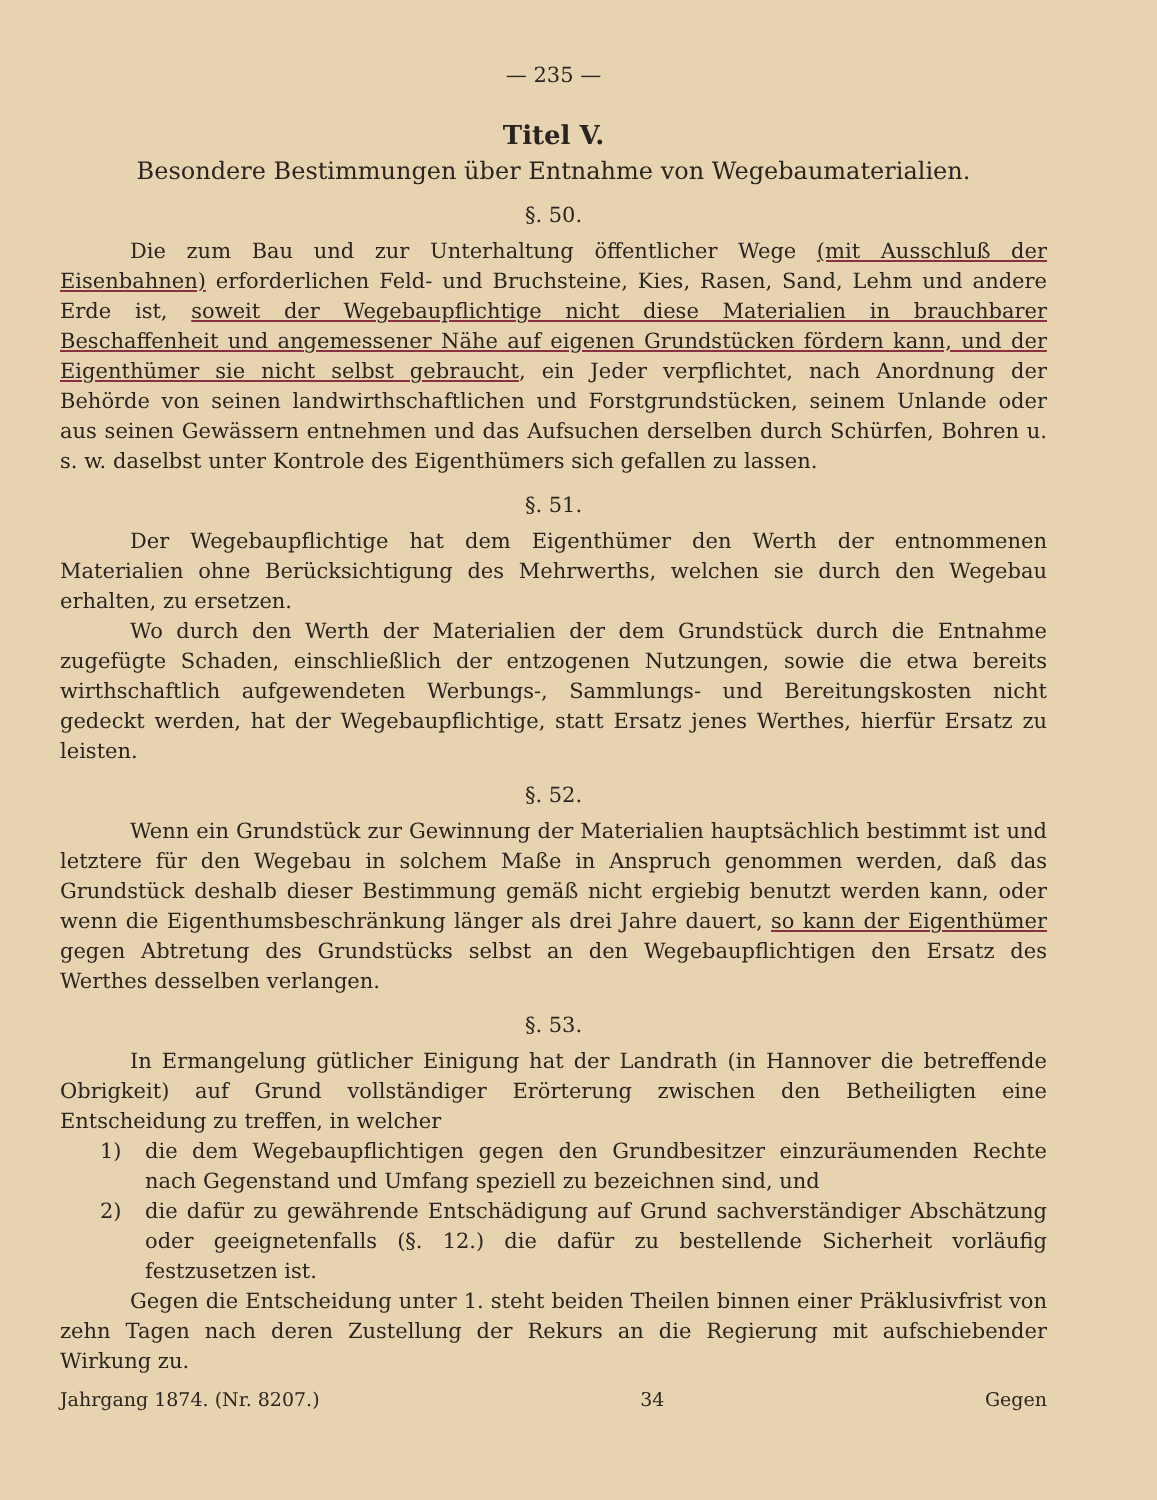— 235 —
Titel V.
Besondere Bestimmungen über Entnahme von Wegebaumaterialien.
§. 50.
Die zum Bau und zur Unterhaltung öffentlicher Wege (mit Ausschluß der Eisenbahnen) erforderlichen Feld- und Bruchsteine, Kies, Rasen, Sand, Lehm und andere Erde ist, soweit der Wegebaupflichtige nicht diese Materialien in brauchbarer Beschaffenheit und angemessener Nähe auf eigenen Grundstücken fördern kann, und der Eigenthümer sie nicht selbst gebraucht, ein Jeder verpflichtet, nach Anordnung der Behörde von seinen landwirthschaftlichen und Forstgrundstücken, seinem Unlande oder aus seinen Gewässern entnehmen und das Aufsuchen derselben durch Schürfen, Bohren u. s. w. daselbst unter Kontrole des Eigenthümers sich gefallen zu lassen.
§. 51.
Der Wegebaupflichtige hat dem Eigenthümer den Werth der entnommenen Materialien ohne Berücksichtigung des Mehrwerths, welchen sie durch den Wegebau erhalten, zu ersetzen.
Wo durch den Werth der Materialien der dem Grundstück durch die Entnahme zugefügte Schaden, einschließlich der entzogenen Nutzungen, sowie die etwa bereits wirthschaftlich aufgewendeten Werbungs-, Sammlungs- und Bereitungskosten nicht gedeckt werden, hat der Wegebaupflichtige, statt Ersatz jenes Werthes, hierfür Ersatz zu leisten.
§. 52.
Wenn ein Grundstück zur Gewinnung der Materialien hauptsächlich bestimmt ist und letztere für den Wegebau in solchem Maße in Anspruch genommen werden, daß das Grundstück deshalb dieser Bestimmung gemäß nicht ergiebig benutzt werden kann, oder wenn die Eigenthumsbeschränkung länger als drei Jahre dauert, so kann der Eigenthümer gegen Abtretung des Grundstücks selbst an den Wegebaupflichtigen den Ersatz des Werthes desselben verlangen.
§. 53.
In Ermangelung gütlicher Einigung hat der Landrath (in Hannover die betreffende Obrigkeit) auf Grund vollständiger Erörterung zwischen den Betheiligten eine Entscheidung zu treffen, in welcher
1) die dem Wegebaupflichtigen gegen den Grundbesitzer einzuräumenden Rechte nach Gegenstand und Umfang speziell zu bezeichnen sind, und
2) die dafür zu gewährende Entschädigung auf Grund sachverständiger Abschätzung oder geeignetenfalls (§. 12.) die dafür zu bestellende Sicherheit vorläufig festzusetzen ist.
Gegen die Entscheidung unter 1. steht beiden Theilen binnen einer Präklusivfrist von zehn Tagen nach deren Zustellung der Rekurs an die Regierung mit aufschiebender Wirkung zu.
Jahrgang 1874. (Nr. 8207.) 34 Gegen